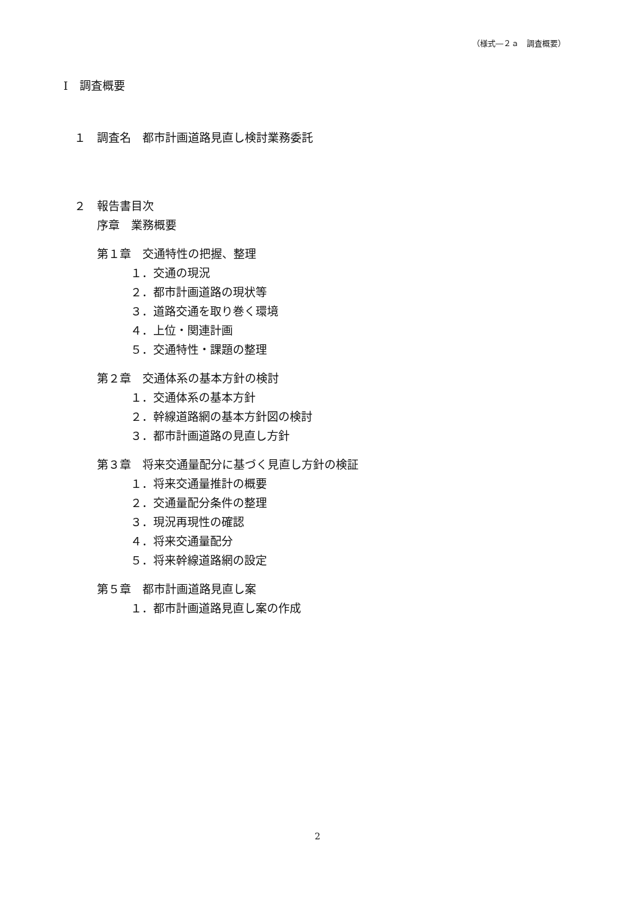（様式―２ａ　調査概要）
Ⅰ　調査概要
１　調査名　都市計画道路見直し検討業務委託
２　報告書目次
序章　業務概要
第１章　交通特性の把握、整理
１．交通の現況
２．都市計画道路の現状等
３．道路交通を取り巻く環境
４．上位・関連計画
５．交通特性・課題の整理
第２章　交通体系の基本方針の検討
１．交通体系の基本方針
２．幹線道路網の基本方針図の検討
３．都市計画道路の見直し方針
第３章　将来交通量配分に基づく見直し方針の検証
１．将来交通量推計の概要
２．交通量配分条件の整理
３．現況再現性の確認
４．将来交通量配分
５．将来幹線道路網の設定
第５章　都市計画道路見直し案
１．都市計画道路見直し案の作成
2